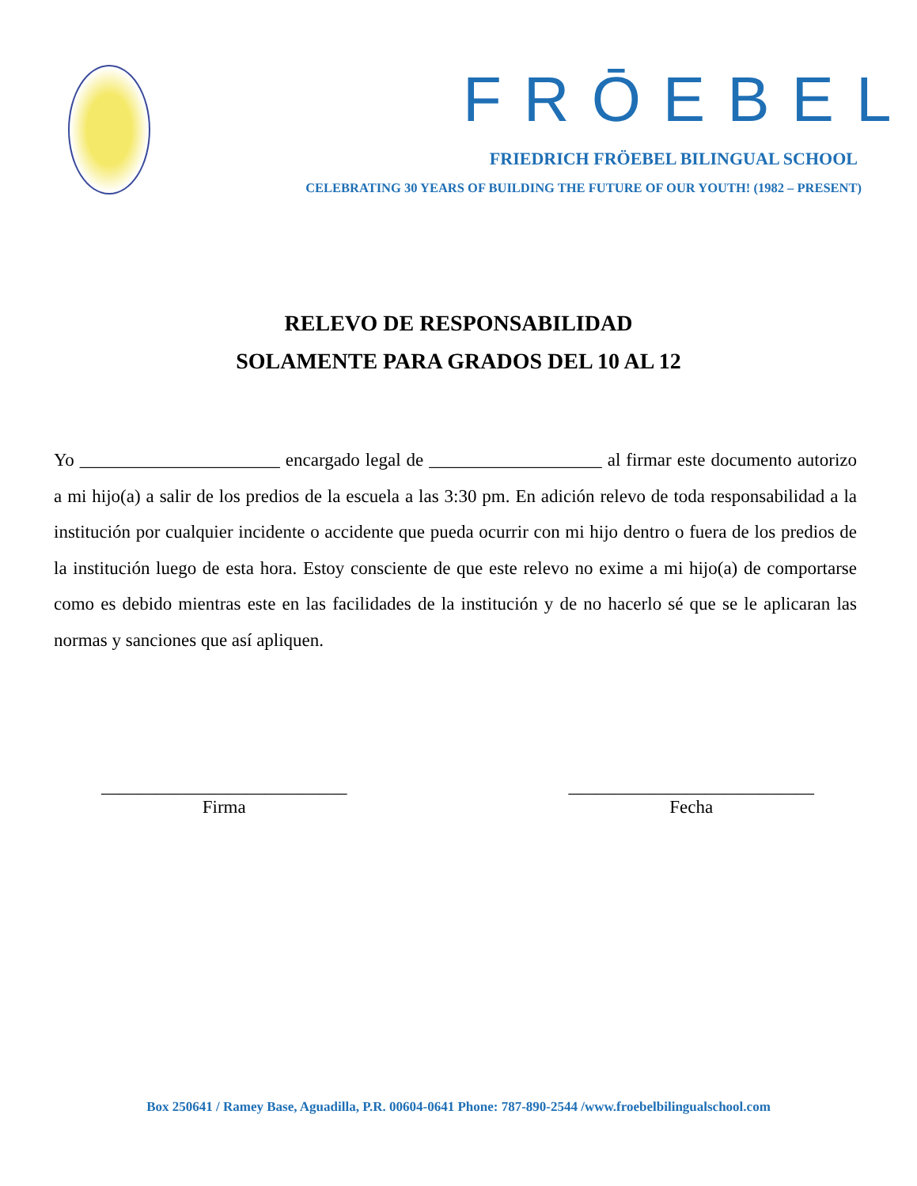FRŌEBEL
FRIEDRICH FRÖEBEL BILINGUAL SCHOOL
CELEBRATING 30 YEARS OF BUILDING THE FUTURE OF OUR YOUTH! (1982 – PRESENT)
RELEVO DE RESPONSABILIDAD
SOLAMENTE PARA GRADOS DEL 10 AL 12
Yo ______________________ encargado legal de ___________________ al firmar este documento autorizo a mi hijo(a) a salir de los predios de la escuela a las 3:30 pm. En adición relevo de toda responsabilidad a la institución por cualquier incidente o accidente que pueda ocurrir con mi hijo dentro o fuera de los predios de la institución luego de esta hora. Estoy consciente de que este relevo no exime a mi hijo(a) de comportarse como es debido mientras este en las facilidades de la institución y de no hacerlo sé que se le aplicaran las normas y sanciones que así apliquen.
___________________________
Firma
___________________________
Fecha
Box 250641 / Ramey Base, Aguadilla, P.R. 00604-0641 Phone: 787-890-2544 /www.froebelbilingualschool.com